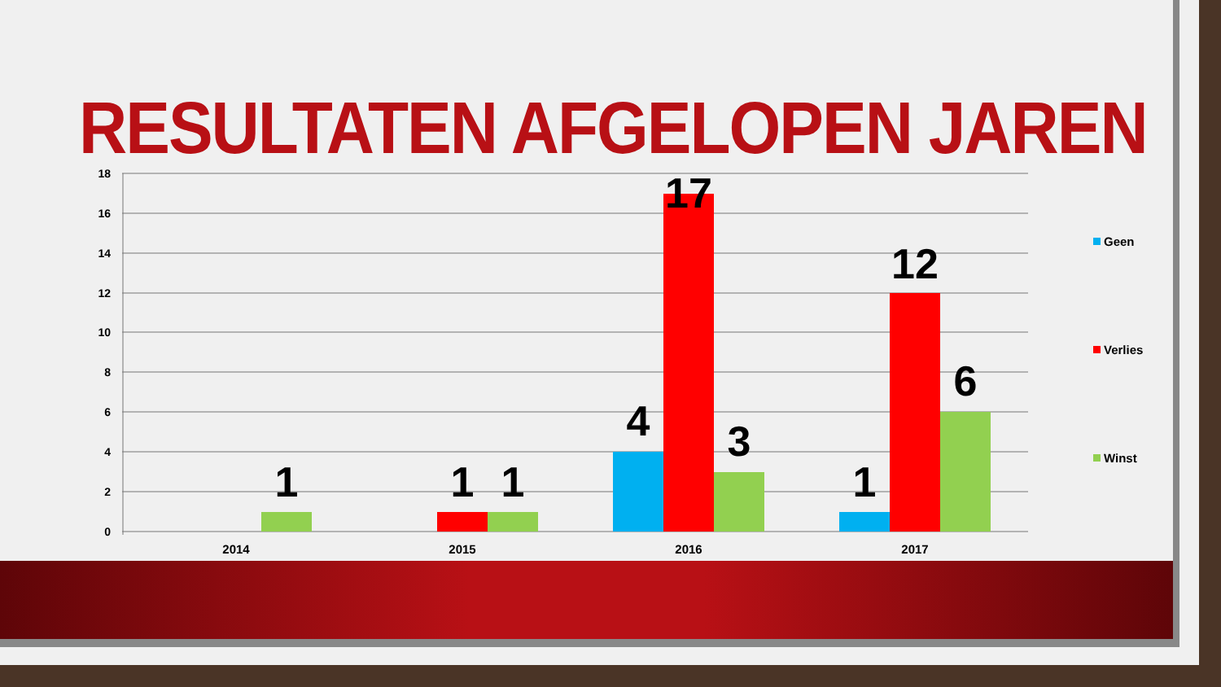RESULTATEN AFGELOPEN JAREN
18
16
14
12
10
8
6
4
2
0
1
1
1
4
17
3
1
12
6
2014
2015
2016
2017
Geen
Verlies
Winst